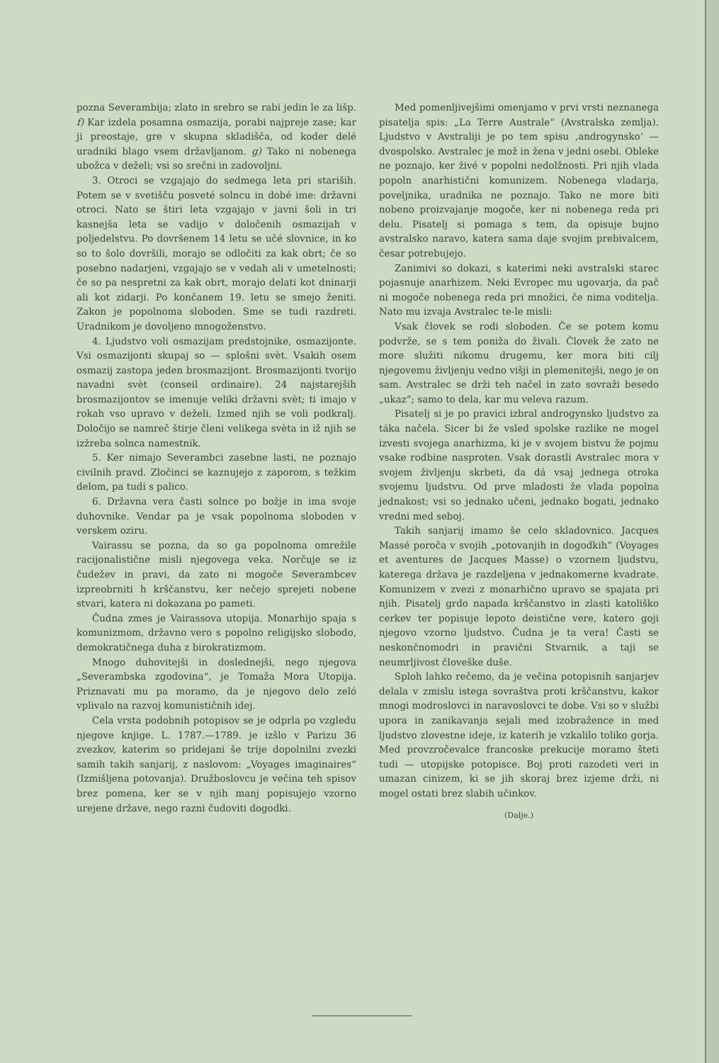pozna Severambija; zlato in srebro se rabi jedin le za lišp. f) Kar izdela posamna osmazija, porabi najpreje zase; kar ji preostaje, gre v skupna skladišča, od koder delé uradniki blago vsem državljanom. g) Tako ni nobenega ubožca v deželi; vsi so srečni in zadovoljni.
3. Otroci se vzgajajo do sedmega leta pri stariših. Potem se v svetišču posveté solncu in dobé ime: državni otroci. Nato se štiri leta vzgajajo v javni šoli in tri kasnejša leta se vadijo v določenih osmazijah v poljedelstvu. Po dovršenem 14 letu se učé slovnice, in ko so to šolo dovršili, morajo se odločiti za kak obrt; če so posebno nadarjeni, vzgajajo se v vedah ali v umetelnosti; če so pa nespretni za kak obrt, morajo delati kot dninarji ali kot zidarji. Po končanem 19. letu se smejo ženiti. Zakon je popolnoma sloboden. Sme se tudi razdreti. Uradnikom je dovoljeno mnogoženstvo.
4. Ljudstvo voli osmazijam predstojnike, osmazijonte. Vsi osmazijonti skupaj so — splošni svèt. Vsakih osem osmazij zastopa jeden brosmazijont. Brosmazijonti tvorijo navadni svèt (conseil ordinaire). 24 najstarejših brosmazijontov se imenuje veliki državni svèt; ti imajo v rokah vso upravo v deželi. Izmed njih se voli podkralj. Določijo se namreč štirje členi velikega svèta in iž njih se izžreba solnca namestnik.
5. Ker nimajo Severambci zasebne lasti, ne poznajo civilnih pravd. Zločinci se kaznujejo z zaporom, s težkim delom, pa tudi s palico.
6. Državna vera časti solnce po božje in ima svoje duhovnike. Vendar pa je vsak popolnoma sloboden v verskem oziru.
Vairassu se pozna, da so ga popolnoma omrežile racijonalistične misli njegovega veka. Norčuje se iz čudežev in pravi, da zato ni mogoče Severambcev izpreobrniti h krščanstvu, ker nečejo sprejeti nobene stvari, katera ni dokazana po pameti.
Čudna zmes je Vairassova utopija. Monarhijo spaja s komunizmom, državno vero s popolno religijsko slobodo, demokratičnega duha z birokratizmom.
Mnogo duhovitejši in doslednejši, nego njegova „Severambska zgodovina“, je Tomaža Mora Utopija. Priznavati mu pa moramo, da je njegovo delo zeló vplivalo na razvoj komunističnih idej.
Cela vrsta podobnih potopisov se je odprla po vzgledu njegove knjige. L. 1787.—1789. je izšlo v Parizu 36 zvezkov, katerim so pridejani še trije dopolnilni zvezki samih takih sanjarij, z naslovom: „Voyages imaginaires“ (Izmišljena potovanja). Družboslovcu je večina teh spisov brez pomena, ker se v njih manj popisujejo vzorno urejene države, nego razni čudoviti dogodki.
Med pomenljivejšimi omenjamo v prvi vrsti neznanega pisatelja spis: „La Terre Australe“ (Avstralska zemlja). Ljudstvo v Avstraliji je po tem spisu ‚androgynsko‘ — dvospolsko. Avstralec je mož in žena v jedni osebi. Obleke ne poznajo, ker živé v popolni nedolžnosti. Pri njih vlada popoln anarhistični komunizem. Nobenega vladarja, poveljnika, uradnika ne poznajo. Tako ne more biti nobeno proizvajanje mogoče, ker ni nobenega reda pri delu. Pisatelj si pomaga s tem, da opisuje bujno avstralsko naravo, katera sama daje svojim prebivalcem, česar potrebujejo.
Zanimivi so dokazi, s katerimi neki avstralski starec pojasnuje anarhizem. Neki Evropec mu ugovarja, da pač ni mogoče nobenega reda pri množici, če nima voditelja. Nato mu izvaja Avstralec te-le misli:
Vsak človek se rodi sloboden. Če se potem komu podvrže, se s tem poniža do živali. Človek že zato ne more služiti nikomu drugemu, ker mora biti cilj njegovemu življenju vedno višji in plemenitejši, nego je on sam. Avstralec se drži teh načel in zato sovraži besedo „ukaz“; samo to dela, kar mu veleva razum.
Pisatelj si je po pravici izbral androgynsko ljudstvo za táka načela. Sicer bi že vsled spolske razlike ne mogel izvesti svojega anarhizma, ki je v svojem bistvu že pojmu vsake rodbine nasproten. Vsak dorastli Avstralec mora v svojem življenju skrbeti, da dá vsaj jednega otroka svojemu ljudstvu. Od prve mladosti že vlada popolna jednakost; vsi so jednako učeni, jednako bogati, jednako vredni med seboj.
Takih sanjarij imamo še celo skladovnico. Jacques Massé poroča v svojih „potovanjih in dogodkih“ (Voyages et aventures de Jacques Masse) o vzornem ljudstvu, katerega država je razdeljena v jednakomerne kvadrate. Komunizem v zvezi z monarhično upravo se spajata pri njih. Pisatelj grdo napada krščanstvo in zlasti katoliško cerkev ter popisuje lepoto deistične vere, katero goji njegovo vzorno ljudstvo. Čudna je ta vera! Časti se neskončnomodri in pravični Stvarnik, a taji se neumrljivost človeške duše.
Sploh lahko rečemo, da je večina potopisnih sanjarjev delala v zmislu istega sovraštva proti krščanstvu, kakor mnogi modroslovci in naravoslovci te dobe. Vsi so v službi upora in zanikavanja sejali med izobražence in med ljudstvo zlovestne ideje, iz katerih je vzkalilo toliko gorja. Med provzročevalce francoske prekucije moramo šteti tudi — utopijske potopisce. Boj proti razodeti veri in umazan cinizem, ki se jih skoraj brez izjeme drži, ni mogel ostati brez slabih učinkov.
(Dalje.)